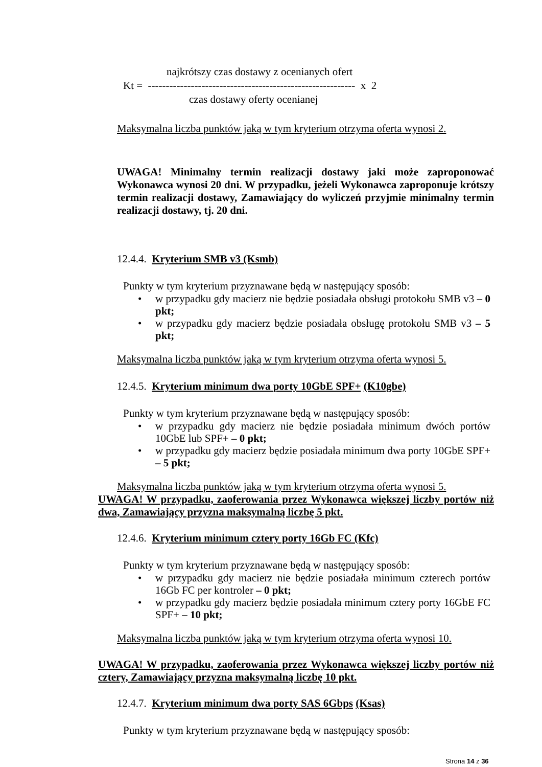najkrótszy czas dostawy z ocenianych ofert
Kt = ---------------------------------------------------------- x 2
czas dostawy oferty ocenianej
Maksymalna liczba punktów jaką w tym kryterium otrzyma oferta wynosi 2.
UWAGA! Minimalny termin realizacji dostawy jaki może zaproponować Wykonawca wynosi 20 dni. W przypadku, jeżeli Wykonawca zaproponuje krótszy termin realizacji dostawy, Zamawiający do wyliczeń przyjmie minimalny termin realizacji dostawy, tj. 20 dni.
12.4.4. Kryterium SMB v3 (Ksmb)
Punkty w tym kryterium przyznawane będą w następujący sposób:
• w przypadku gdy macierz nie będzie posiadała obsługi protokołu SMB v3 – 0 pkt;
• w przypadku gdy macierz będzie posiadała obsługę protokołu SMB v3 – 5 pkt;
Maksymalna liczba punktów jaką w tym kryterium otrzyma oferta wynosi 5.
12.4.5. Kryterium minimum dwa porty 10GbE SPF+ (K10gbe)
Punkty w tym kryterium przyznawane będą w następujący sposób:
• w przypadku gdy macierz nie będzie posiadała minimum dwóch portów 10GbE lub SPF+ – 0 pkt;
• w przypadku gdy macierz będzie posiadała minimum dwa porty 10GbE SPF+ – 5 pkt;
Maksymalna liczba punktów jaką w tym kryterium otrzyma oferta wynosi 5.
UWAGA! W przypadku, zaoferowania przez Wykonawca większej liczby portów niż dwa, Zamawiający przyzna maksymalną liczbę 5 pkt.
12.4.6. Kryterium minimum cztery porty 16Gb FC (Kfc)
Punkty w tym kryterium przyznawane będą w następujący sposób:
• w przypadku gdy macierz nie będzie posiadała minimum czterech portów 16Gb FC per kontroler – 0 pkt;
• w przypadku gdy macierz będzie posiadała minimum cztery porty 16GbE FC SPF+ – 10 pkt;
Maksymalna liczba punktów jaką w tym kryterium otrzyma oferta wynosi 10.
UWAGA! W przypadku, zaoferowania przez Wykonawca większej liczby portów niż cztery, Zamawiający przyzna maksymalną liczbę 10 pkt.
12.4.7. Kryterium minimum dwa porty SAS 6Gbps (Ksas)
Punkty w tym kryterium przyznawane będą w następujący sposób:
Strona 14 z 36